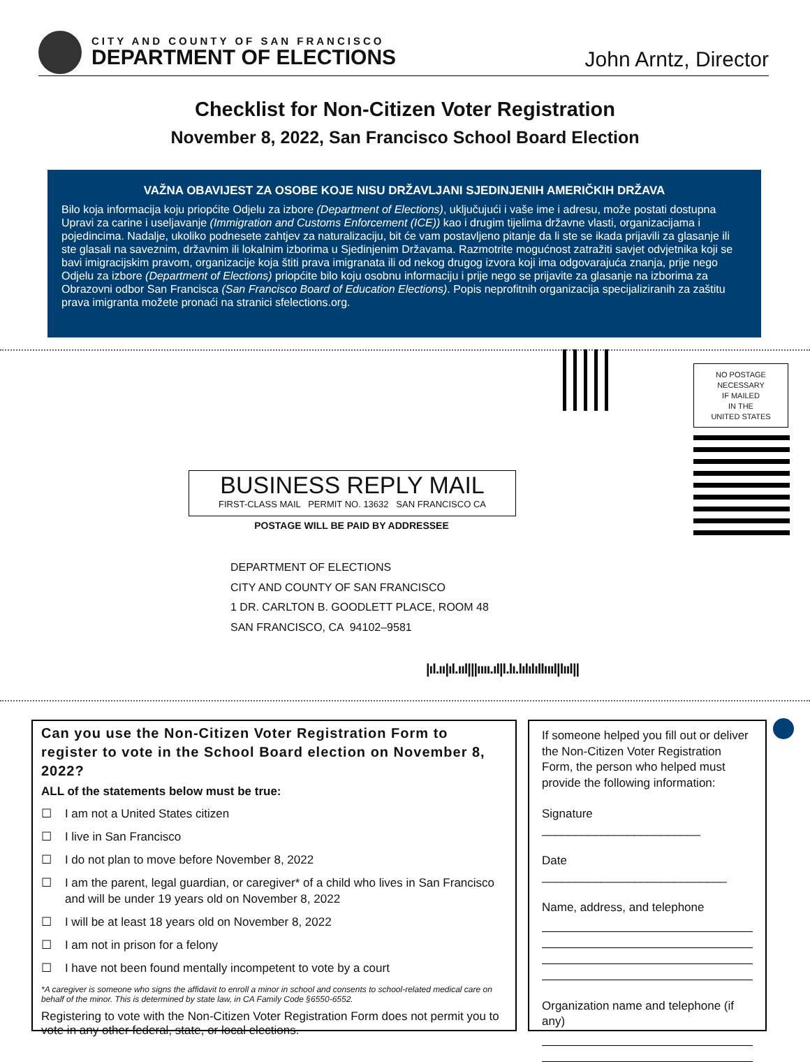CITY AND COUNTY OF SAN FRANCISCO
DEPARTMENT OF ELECTIONS
John Arntz, Director
Checklist for Non-Citizen Voter Registration
November 8, 2022, San Francisco School Board Election
VAŽNA OBAVIJEST ZA OSOBE KOJE NISU DRŽAVLJANI SJEDINJENIH AMERIČKIH DRŽAVA
Bilo koja informacija koju priopćite Odjelu za izbore (Department of Elections), uključujući i vaše ime i adresu, može postati dostupna Upravi za carine i useljavanje (Immigration and Customs Enforcement (ICE)) kao i drugim tijelima državne vlasti, organizacijama i pojedincima. Nadalje, ukoliko podnesete zahtjev za naturalizaciju, bit će vam postavljeno pitanje da li ste se ikada prijavili za glasanje ili ste glasali na saveznim, državnim ili lokalnim izborima u Sjedinjenim Državama. Razmotrite mogućnost zatražiti savjet odvjetnika koji se bavi imigracijskim pravom, organizacije koja štiti prava imigranata ili od nekog drugog izvora koji ima odgovarajuća znanja, prije nego Odjelu za izbore (Department of Elections) priopćite bilo koju osobnu informaciju i prije nego se prijavite za glasanje na izborima za Obrazovni odbor San Francisca (San Francisco Board of Education Elections). Popis neprofitnih organizacija specijaliziranih za zaštitu prava imigranta možete pronaći na stranici sfelections.org.
NO POSTAGE
NECESSARY
IF MAILED
IN THE
UNITED STATES
BUSINESS REPLY MAIL
FIRST-CLASS MAIL PERMIT NO. 13632 SAN FRANCISCO CA
POSTAGE WILL BE PAID BY ADDRESSEE
DEPARTMENT OF ELECTIONS
CITY AND COUNTY OF SAN FRANCISCO
1 DR. CARLTON B. GOODLETT PLACE, ROOM 48
SAN FRANCISCO, CA 94102–9581
|ıl.ıı|ıl.ııl|||ıııı.ıl|l.lı.lılılıllıııl|lııl||
Can you use the Non-Citizen Voter Registration Form to register to vote in the School Board election on November 8, 2022?
ALL of the statements below must be true:
☐ I am not a United States citizen
☐ I live in San Francisco
☐ I do not plan to move before November 8, 2022
☐ I am the parent, legal guardian, or caregiver* of a child who lives in San Francisco and will be under 19 years old on November 8, 2022
☐ I will be at least 18 years old on November 8, 2022
☐ I am not in prison for a felony
☐ I have not been found mentally incompetent to vote by a court
*A caregiver is someone who signs the affidavit to enroll a minor in school and consents to school-related medical care on behalf of the minor. This is determined by state law, in CA Family Code §6550-6552.
Registering to vote with the Non-Citizen Voter Registration Form does not permit you to vote in any other federal, state, or local elections.
If someone helped you fill out or deliver the Non-Citizen Voter Registration Form, the person who helped must provide the following information:
Signature ________________________
Date ____________________________
Name, address, and telephone
Organization name and telephone (if any)